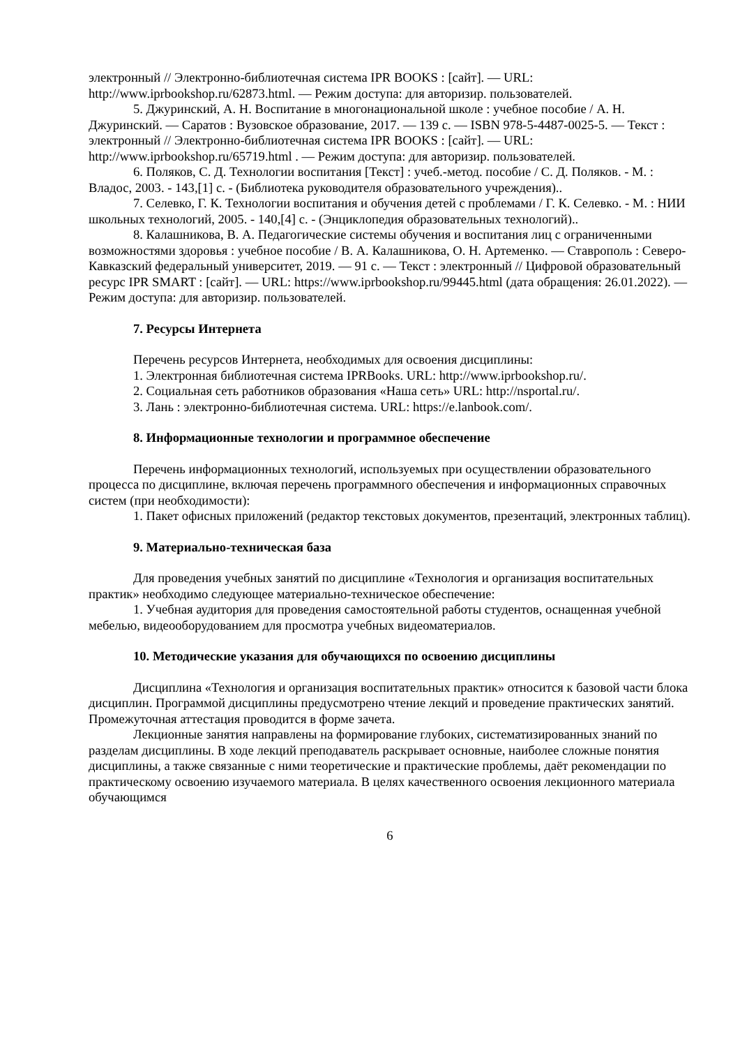электронный // Электронно-библиотечная система IPR BOOKS : [сайт]. — URL: http://www.iprbookshop.ru/62873.html. — Режим доступа: для авторизир. пользователей.
5. Джуринский, А. Н. Воспитание в многонациональной школе : учебное пособие / А. Н. Джуринский. — Саратов : Вузовское образование, 2017. — 139 c. — ISBN 978-5-4487-0025-5. — Текст : электронный // Электронно-библиотечная система IPR BOOKS : [сайт]. — URL: http://www.iprbookshop.ru/65719.html . — Режим доступа: для авторизир. пользователей.
6. Поляков, С. Д. Технологии воспитания [Текст] : учеб.-метод. пособие / С. Д. Поляков. - М. : Владос, 2003. - 143,[1] с. - (Библиотека руководителя образовательного учреждения)..
7. Селевко, Г. К. Технологии воспитания и обучения детей с проблемами / Г. К. Селевко. - М. : НИИ школьных технологий, 2005. - 140,[4] с. - (Энциклопедия образовательных технологий)..
8. Калашникова, В. А. Педагогические системы обучения и воспитания лиц с ограниченными возможностями здоровья : учебное пособие / В. А. Калашникова, О. Н. Артеменко. — Ставрополь : Северо-Кавказский федеральный университет, 2019. — 91 c. — Текст : электронный // Цифровой образовательный ресурс IPR SMART : [сайт]. — URL: https://www.iprbookshop.ru/99445.html (дата обращения: 26.01.2022). — Режим доступа: для авторизир. пользователей.
7. Ресурсы Интернета
Перечень ресурсов Интернета, необходимых для освоения дисциплины:
1. Электронная библиотечная система IPRBooks. URL: http://www.iprbookshop.ru/.
2. Социальная сеть работников образования «Наша сеть» URL: http://nsportal.ru/.
3. Лань : электронно-библиотечная система. URL: https://e.lanbook.com/.
8. Информационные технологии и программное обеспечение
Перечень информационных технологий, используемых при осуществлении образовательного процесса по дисциплине, включая перечень программного обеспечения и информационных справочных систем (при необходимости):
1. Пакет офисных приложений (редактор текстовых документов, презентаций, электронных таблиц).
9. Материально-техническая база
Для проведения учебных занятий по дисциплине «Технология и организация воспитательных практик» необходимо следующее материально-техническое обеспечение:
1. Учебная аудитория для проведения самостоятельной работы студентов, оснащенная учебной мебелью, видеооборудованием для просмотра учебных видеоматериалов.
10. Методические указания для обучающихся по освоению дисциплины
Дисциплина «Технология и организация воспитательных практик» относится к базовой части блока дисциплин. Программой дисциплины предусмотрено чтение лекций и проведение практических занятий. Промежуточная аттестация проводится в форме зачета.
Лекционные занятия направлены на формирование глубоких, систематизированных знаний по разделам дисциплины. В ходе лекций преподаватель раскрывает основные, наиболее сложные понятия дисциплины, а также связанные с ними теоретические и практические проблемы, даёт рекомендации по практическому освоению изучаемого материала. В целях качественного освоения лекционного материала обучающимся
6